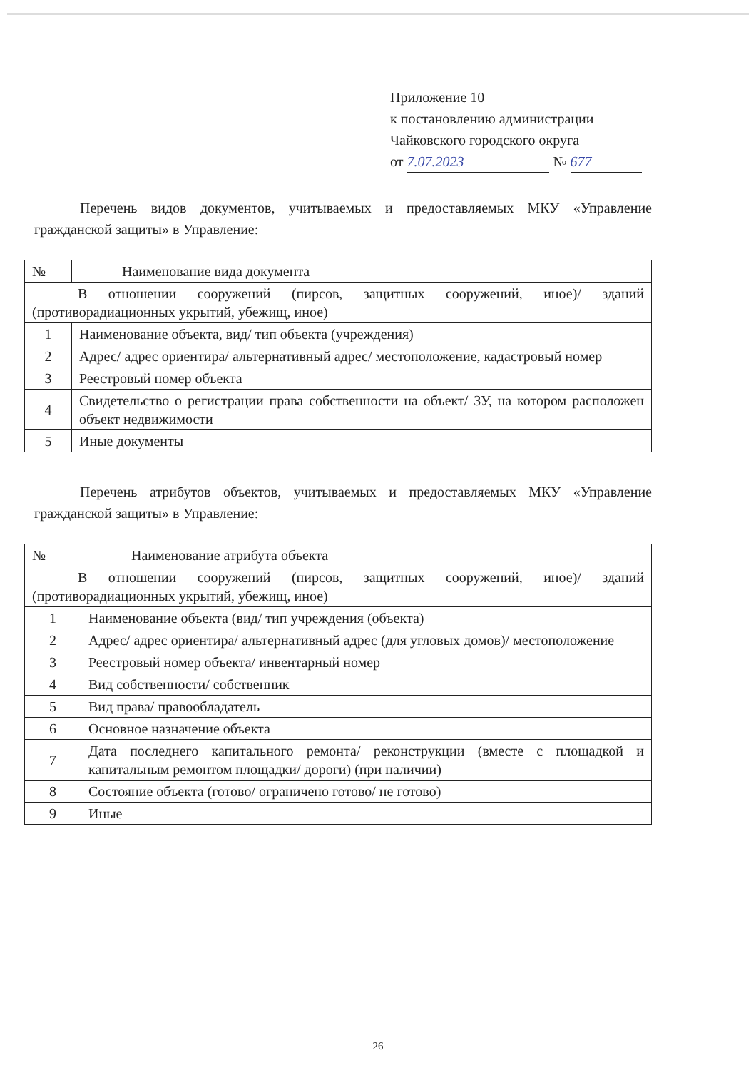Приложение 10
к постановлению администрации
Чайковского городского округа
от 7.07.2023 № 677
Перечень видов документов, учитываемых и предоставляемых МКУ «Управление гражданской защиты» в Управление:
| № | Наименование вида документа |
| --- | --- |
| В отношении сооружений (пирсов, защитных сооружений, иное)/ зданий (противорадиационных укрытий, убежищ, иное) | |
| 1 | Наименование объекта, вид/ тип объекта (учреждения) |
| 2 | Адрес/ адрес ориентира/ альтернативный адрес/ местоположение, кадастровый номер |
| 3 | Реестровый номер объекта |
| 4 | Свидетельство о регистрации права собственности на объект/ ЗУ, на котором расположен объект недвижимости |
| 5 | Иные документы |
Перечень атрибутов объектов, учитываемых и предоставляемых МКУ «Управление гражданской защиты» в Управление:
| № | Наименование атрибута объекта |
| --- | --- |
| В отношении сооружений (пирсов, защитных сооружений, иное)/ зданий (противорадиационных укрытий, убежищ, иное) | |
| 1 | Наименование объекта (вид/ тип учреждения (объекта) |
| 2 | Адрес/ адрес ориентира/ альтернативный адрес (для угловых домов)/ местоположение |
| 3 | Реестровый номер объекта/ инвентарный номер |
| 4 | Вид собственности/ собственник |
| 5 | Вид права/ правообладатель |
| 6 | Основное назначение объекта |
| 7 | Дата последнего капитального ремонта/ реконструкции (вместе с площадкой и капитальным ремонтом площадки/ дороги) (при наличии) |
| 8 | Состояние объекта (готово/ ограничено готово/ не готово) |
| 9 | Иные |
26